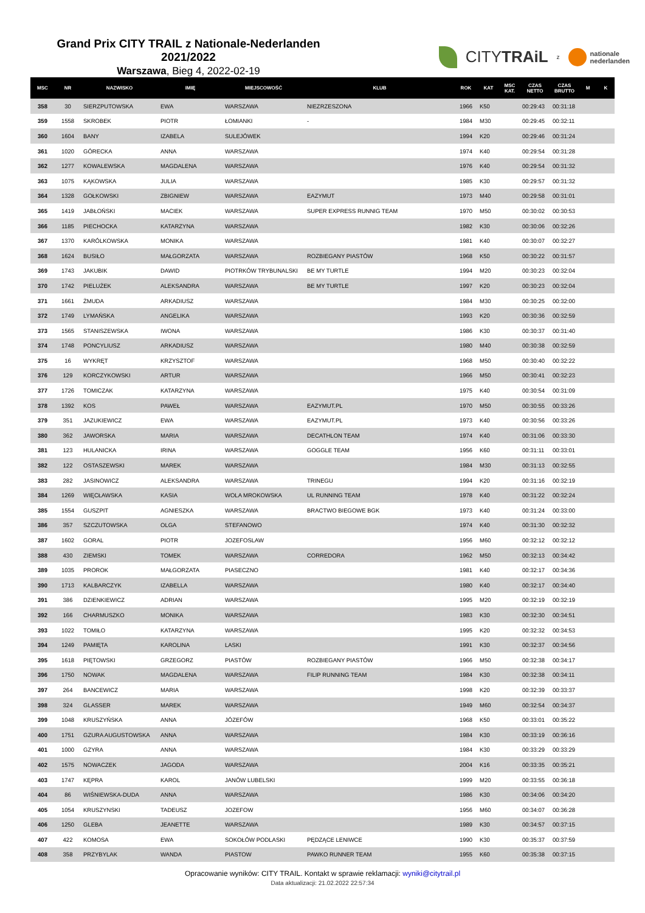Grand Prix CITY TRAIL z Nationale-Nederlanden 2021/2022
Warszawa, Bieg 4, 2022-02-19
CITYTRAiL z
nationale
nederlanden
| MSC | NR | NAZWISKO | IMIĘ | MIEJSCOWOŚĆ | KLUB | ROK | KAT | MSC KAT. | CZAS NETTO | CZAS BRUTTO | M | K |
| --- | --- | --- | --- | --- | --- | --- | --- | --- | --- | --- | --- | --- |
| 358 | 30 | SIERZPUTOWSKA | EWA | WARSZAWA | NIEZRZESZONA | 1966 | K50 | | 00:29:43 | 00:31:18 | | |
| 359 | 1558 | SKROBEK | PIOTR | ŁOMIANKI | - | 1984 | M30 | | 00:29:45 | 00:32:11 | | |
| 360 | 1604 | BANY | IZABELA | SULEJÓWEK | | 1994 | K20 | | 00:29:46 | 00:31:24 | | |
| 361 | 1020 | GÓRECKA | ANNA | WARSZAWA | | 1974 | K40 | | 00:29:54 | 00:31:28 | | |
| 362 | 1277 | KOWALEWSKA | MAGDALENA | WARSZAWA | | 1976 | K40 | | 00:29:54 | 00:31:32 | | |
| 363 | 1075 | KĄKOWSKA | JULIA | WARSZAWA | | 1985 | K30 | | 00:29:57 | 00:31:32 | | |
| 364 | 1328 | GOŁKOWSKI | ZBIGNIEW | WARSZAWA | EAZYMUT | 1973 | M40 | | 00:29:58 | 00:31:01 | | |
| 365 | 1419 | JABŁOŃSKI | MACIEK | WARSZAWA | SUPER EXPRESS RUNNIG TEAM | 1970 | M50 | | 00:30:02 | 00:30:53 | | |
| 366 | 1185 | PIECHOCKA | KATARZYNA | WARSZAWA | | 1982 | K30 | | 00:30:06 | 00:32:26 | | |
| 367 | 1370 | KARÓLKOWSKA | MONIKA | WARSZAWA | | 1981 | K40 | | 00:30:07 | 00:32:27 | | |
| 368 | 1624 | BUSIŁO | MAŁGORZATA | WARSZAWA | ROZBIEGANY PIASTÓW | 1968 | K50 | | 00:30:22 | 00:31:57 | | |
| 369 | 1743 | JAKUBIK | DAWID | PIOTRKÓW TRYBUNALSKI | BE MY TURTLE | 1994 | M20 | | 00:30:23 | 00:32:04 | | |
| 370 | 1742 | PIELUŻEK | ALEKSANDRA | WARSZAWA | BE MY TURTLE | 1997 | K20 | | 00:30:23 | 00:32:04 | | |
| 371 | 1661 | ŻMUDA | ARKADIUSZ | WARSZAWA | | 1984 | M30 | | 00:30:25 | 00:32:00 | | |
| 372 | 1749 | LYMAŃSKA | ANGELIKA | WARSZAWA | | 1993 | K20 | | 00:30:36 | 00:32:59 | | |
| 373 | 1565 | STANISZEWSKA | IWONA | WARSZAWA | | 1986 | K30 | | 00:30:37 | 00:31:40 | | |
| 374 | 1748 | PONCYLIUSZ | ARKADIUSZ | WARSZAWA | | 1980 | M40 | | 00:30:38 | 00:32:59 | | |
| 375 | 16 | WYKRĘT | KRZYSZTOF | WARSZAWA | | 1968 | M50 | | 00:30:40 | 00:32:22 | | |
| 376 | 129 | KORCZYKOWSKI | ARTUR | WARSZAWA | | 1966 | M50 | | 00:30:41 | 00:32:23 | | |
| 377 | 1726 | TOMICZAK | KATARZYNA | WARSZAWA | | 1975 | K40 | | 00:30:54 | 00:31:09 | | |
| 378 | 1392 | KOS | PAWEŁ | WARSZAWA | EAZYMUT.PL | 1970 | M50 | | 00:30:55 | 00:33:26 | | |
| 379 | 351 | JAZUKIEWICZ | EWA | WARSZAWA | EAZYMUT.PL | 1973 | K40 | | 00:30:56 | 00:33:26 | | |
| 380 | 362 | JAWORSKA | MARIA | WARSZAWA | DECATHLON TEAM | 1974 | K40 | | 00:31:06 | 00:33:30 | | |
| 381 | 123 | HULANICKA | IRINA | WARSZAWA | GOGGLE TEAM | 1956 | K60 | | 00:31:11 | 00:33:01 | | |
| 382 | 122 | OSTASZEWSKI | MAREK | WARSZAWA | | 1984 | M30 | | 00:31:13 | 00:32:55 | | |
| 383 | 282 | JASINOWICZ | ALEKSANDRA | WARSZAWA | TRINEGU | 1994 | K20 | | 00:31:16 | 00:32:19 | | |
| 384 | 1269 | WIĘCŁAWSKA | KASIA | WOLA MROKOWSKA | UL RUNNING TEAM | 1978 | K40 | | 00:31:22 | 00:32:24 | | |
| 385 | 1554 | GUSZPIT | AGNIESZKA | WARSZAWA | BRACTWO BIEGOWE BGK | 1973 | K40 | | 00:31:24 | 00:33:00 | | |
| 386 | 357 | SZCZUTOWSKA | OLGA | STEFANOWO | | 1974 | K40 | | 00:31:30 | 00:32:32 | | |
| 387 | 1602 | GORAL | PIOTR | JOZEFOSLAW | | 1956 | M60 | | 00:32:12 | 00:32:12 | | |
| 388 | 430 | ZIEMSKI | TOMEK | WARSZAWA | CORREDORA | 1962 | M50 | | 00:32:13 | 00:34:42 | | |
| 389 | 1035 | PROROK | MAŁGORZATA | PIASECZNO | | 1981 | K40 | | 00:32:17 | 00:34:36 | | |
| 390 | 1713 | KALBARCZYK | IZABELLA | WARSZAWA | | 1980 | K40 | | 00:32:17 | 00:34:40 | | |
| 391 | 386 | DZIENKIEWICZ | ADRIAN | WARSZAWA | | 1995 | M20 | | 00:32:19 | 00:32:19 | | |
| 392 | 166 | CHARMUSZKO | MONIKA | WARSZAWA | | 1983 | K30 | | 00:32:30 | 00:34:51 | | |
| 393 | 1022 | TOMIŁO | KATARZYNA | WARSZAWA | | 1995 | K20 | | 00:32:32 | 00:34:53 | | |
| 394 | 1249 | PAMIĘTA | KAROLINA | LASKI | | 1991 | K30 | | 00:32:37 | 00:34:56 | | |
| 395 | 1618 | PIĘTOWSKI | GRZEGORZ | PIASTÓW | ROZBIEGANY PIASTÓW | 1966 | M50 | | 00:32:38 | 00:34:17 | | |
| 396 | 1750 | NOWAK | MAGDALENA | WARSZAWA | FILIP RUNNING TEAM | 1984 | K30 | | 00:32:38 | 00:34:11 | | |
| 397 | 264 | BANCEWICZ | MARIA | WARSZAWA | | 1998 | K20 | | 00:32:39 | 00:33:37 | | |
| 398 | 324 | GLASSER | MAREK | WARSZAWA | | 1949 | M60 | | 00:32:54 | 00:34:37 | | |
| 399 | 1048 | KRUSZYŃSKA | ANNA | JÓZEFÓW | | 1968 | K50 | | 00:33:01 | 00:35:22 | | |
| 400 | 1751 | GZURA AUGUSTOWSKA | ANNA | WARSZAWA | | 1984 | K30 | | 00:33:19 | 00:36:16 | | |
| 401 | 1000 | GZYRA | ANNA | WARSZAWA | | 1984 | K30 | | 00:33:29 | 00:33:29 | | |
| 402 | 1575 | NOWACZEK | JAGODA | WARSZAWA | | 2004 | K16 | | 00:33:35 | 00:35:21 | | |
| 403 | 1747 | KĘPRA | KAROL | JANÓW LUBELSKI | | 1999 | M20 | | 00:33:55 | 00:36:18 | | |
| 404 | 86 | WIŚNIEWSKA-DUDA | ANNA | WARSZAWA | | 1986 | K30 | | 00:34:06 | 00:34:20 | | |
| 405 | 1054 | KRUSZYNSKI | TADEUSZ | JOZEFOW | | 1956 | M60 | | 00:34:07 | 00:36:28 | | |
| 406 | 1250 | GLEBA | JEANETTE | WARSZAWA | | 1989 | K30 | | 00:34:57 | 00:37:15 | | |
| 407 | 422 | KOMOSA | EWA | SOKOŁÓW PODLASKI | PĘDZĄCE LENIWCE | 1990 | K30 | | 00:35:37 | 00:37:59 | | |
| 408 | 358 | PRZYBYLAK | WANDA | PIASTOW | PAWKO RUNNER TEAM | 1955 | K60 | | 00:35:38 | 00:37:15 | | |
Opracowanie wyników: CITY TRAIL. Kontakt w sprawie reklamacji: wyniki@citytrail.pl
Data aktualizacji: 21.02.2022 22:57:34